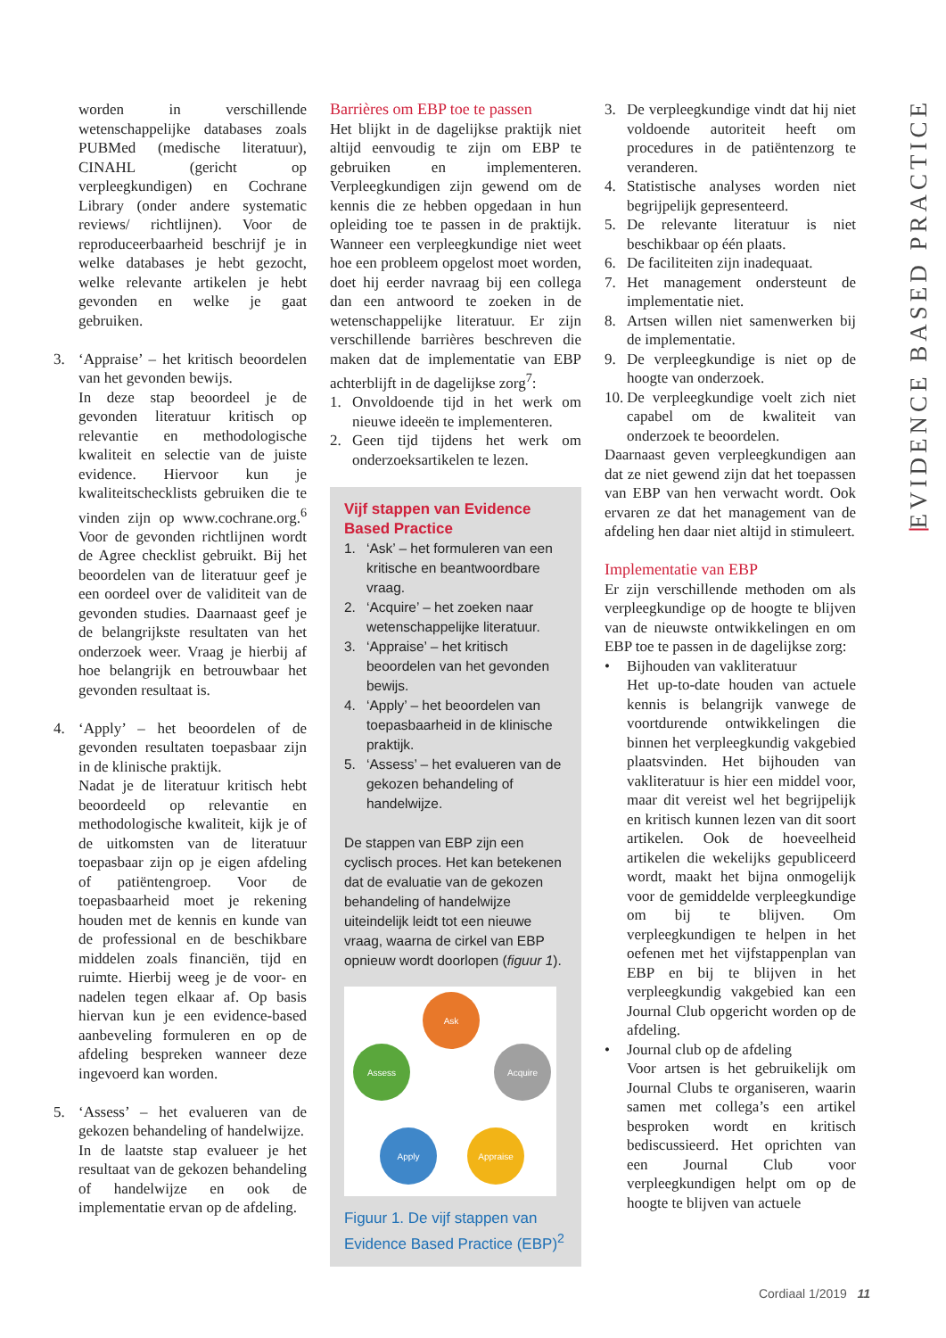worden in verschillende wetenschappelijke databases zoals PUBMed (medische literatuur), CINAHL (gericht op verpleegkundigen) en Cochrane Library (onder andere systematic reviews/ richtlijnen). Voor de reproduceerbaarheid beschrijf je in welke databases je hebt gezocht, welke relevante artikelen je hebt gevonden en welke je gaat gebruiken.
3. ‘Appraise’ – het kritisch beoordelen van het gevonden bewijs.
In deze stap beoordeel je de gevonden literatuur kritisch op relevantie en methodologische kwaliteit en selectie van de juiste evidence. Hiervoor kun je kwaliteitschecklists gebruiken die te vinden zijn op www.cochrane.org.<sup>6</sup> Voor de gevonden richtlijnen wordt de Agree checklist gebruikt. Bij het beoordelen van de literatuur geef je een oordeel over de validiteit van de gevonden studies. Daarnaast geef je de belangrijkste resultaten van het onderzoek weer. Vraag je hierbij af hoe belangrijk en betrouwbaar het gevonden resultaat is.
4. ‘Apply’ – het beoordelen of de gevonden resultaten toepasbaar zijn in de klinische praktijk.
Nadat je de literatuur kritisch hebt beoordeeld op relevantie en methodologische kwaliteit, kijk je of de uitkomsten van de literatuur toepasbaar zijn op je eigen afdeling of patiëntengroep. Voor de toepasbaarheid moet je rekening houden met de kennis en kunde van de professional en de beschikbare middelen zoals financiën, tijd en ruimte. Hierbij weeg je de voor- en nadelen tegen elkaar af. Op basis hiervan kun je een evidence-based aanbeveling formuleren en op de afdeling bespreken wanneer deze ingevoerd kan worden.
5. ‘Assess’ – het evalueren van de gekozen behandeling of handelwijze.
In de laatste stap evalueer je het resultaat van de gekozen behandeling of handelwijze en ook de implementatie ervan op de afdeling.
Barrières om EBP toe te passen
Het blijkt in de dagelijkse praktijk niet altijd eenvoudig te zijn om EBP te gebruiken en implementeren. Verpleegkundigen zijn gewend om de kennis die ze hebben opgedaan in hun opleiding toe te passen in de praktijk. Wanneer een verpleegkundige niet weet hoe een probleem opgelost moet worden, doet hij eerder navraag bij een collega dan een antwoord te zoeken in de wetenschappelijke literatuur. Er zijn verschillende barrières beschreven die maken dat de implementatie van EBP achterblijft in de dagelijkse zorg<sup>7</sup>:
1. Onvoldoende tijd in het werk om nieuwe ideeën te implementeren.
2. Geen tijd tijdens het werk om onderzoeksartikelen te lezen.
Vijf stappen van Evidence Based Practice
1. ‘Ask’ – het formuleren van een kritische en beantwoordbare vraag.
2. ‘Acquire’ – het zoeken naar wetenschappelijke literatuur.
3. ‘Appraise’ – het kritisch beoordelen van het gevonden bewijs.
4. ‘Apply’ – het beoordelen van toepasbaarheid in de klinische praktijk.
5. ‘Assess’ – het evalueren van de gekozen behandeling of handelwijze.
De stappen van EBP zijn een cyclisch proces. Het kan betekenen dat de evaluatie van de gekozen behandeling of handelwijze uiteindelijk leidt tot een nieuwe vraag, waarna de cirkel van EBP opnieuw wordt doorlopen (figuur 1).
Ask
Acquire
Appraise
Apply
Assess
Figuur 1. De vijf stappen van Evidence Based Practice (EBP)<sup>2</sup>
3. De verpleegkundige vindt dat hij niet voldoende autoriteit heeft om procedures in de patiëntenzorg te veranderen.
4. Statistische analyses worden niet begrijpelijk gepresenteerd.
5. De relevante literatuur is niet beschikbaar op één plaats.
6. De faciliteiten zijn inadequaat.
7. Het management ondersteunt de implementatie niet.
8. Artsen willen niet samenwerken bij de implementatie.
9. De verpleegkundige is niet op de hoogte van onderzoek.
10.
De verpleegkundige voelt zich niet capabel om de kwaliteit van onderzoek te beoordelen.
Daarnaast geven verpleegkundigen aan dat ze niet gewend zijn dat het toepassen van EBP van hen verwacht wordt. Ook ervaren ze dat het management van de afdeling hen daar niet altijd in stimuleert.
Implementatie van EBP
Er zijn verschillende methoden om als verpleegkundige op de hoogte te blijven van de nieuwste ontwikkelingen en om EBP toe te passen in de dagelijkse zorg:
• Bijhouden van vakliteratuur
Het up-to-date houden van actuele kennis is belangrijk vanwege de voortdurende ontwikkelingen die binnen het verpleegkundig vakgebied plaatsvinden. Het bijhouden van vakliteratuur is hier een middel voor, maar dit vereist wel het begrijpelijk en kritisch kunnen lezen van dit soort artikelen. Ook de hoeveelheid artikelen die wekelijks gepubliceerd wordt, maakt het bijna onmogelijk voor de gemiddelde verpleegkundige om bij te blijven. Om verpleegkundigen te helpen in het oefenen met het vijfstappenplan van EBP en bij te blijven in het verpleegkundig vakgebied kan een Journal Club opgericht worden op de afdeling.
• Journal club op de afdeling
Voor artsen is het gebruikelijk om Journal Clubs te organiseren, waarin samen met collega’s een artikel besproken wordt en kritisch bediscussieerd. Het oprichten van een Journal Club voor verpleegkundigen helpt om op de hoogte te blijven van actuele
EVIDENCE BASED PRACTICE
Cordiaal 1/2019 11